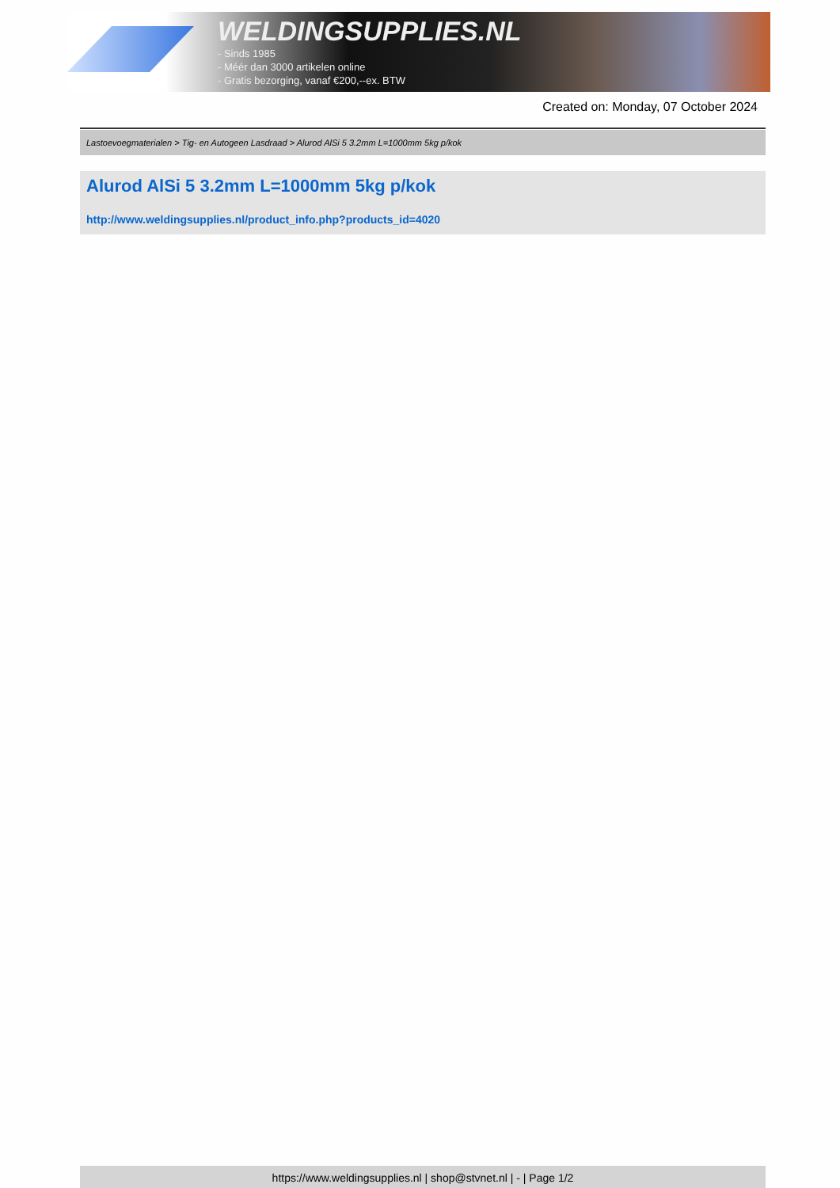WELDINGSUPPLIES.NL
- Sinds 1985
- Méér dan 3000 artikelen online
- Gratis bezorging, vanaf €200,--ex. BTW
Created on: Monday, 07 October 2024
Lastoevoegmaterialen > Tig- en Autogeen Lasdraad > Alurod AlSi 5 3.2mm L=1000mm 5kg p/kok
Alurod AlSi 5 3.2mm L=1000mm 5kg p/kok
http://www.weldingsupplies.nl/product_info.php?products_id=4020
https://www.weldingsupplies.nl | shop@stvnet.nl | - | Page 1/2